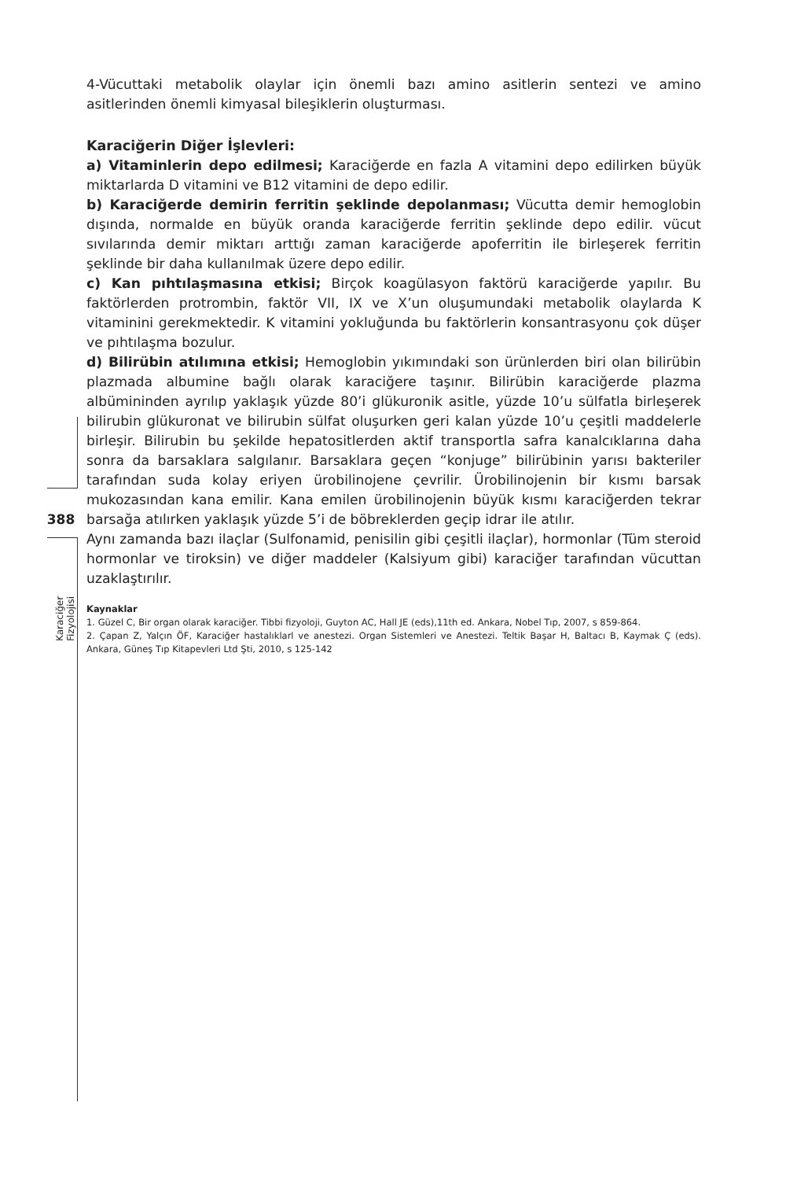4-Vücuttaki metabolik olaylar için önemli bazı amino asitlerin sentezi ve amino asitlerinden önemli kimyasal bileşiklerin oluşturması.
Karaciğerin Diğer İşlevleri:
a) Vitaminlerin depo edilmesi; Karaciğerde en fazla A vitamini depo edilirken büyük miktarlarda D vitamini ve B12 vitamini de depo edilir.
b) Karaciğerde demirin ferritin şeklinde depolanması; Vücutta demir hemoglobin dışında, normalde en büyük oranda karaciğerde ferritin şeklinde depo edilir. vücut sıvılarında demir miktarı arttığı zaman karaciğerde apoferritin ile birleşerek ferritin şeklinde bir daha kullanılmak üzere depo edilir.
c) Kan pıhtılaşmasına etkisi; Birçok koagülasyon faktörü karaciğerde yapılır. Bu faktörlerden protrombin, faktör VII, IX ve X’un oluşumundaki metabolik olaylarda K vitaminini gerekmektedir. K vitamini yokluğunda bu faktörlerin konsantrasyonu çok düşer ve pıhtılaşma bozulur.
d) Bilirübin atılımına etkisi; Hemoglobin yıkımındaki son ürünlerden biri olan bilirübin plazmada albumine bağlı olarak karaciğere taşınır. Bilirübin karaciğerde plazma albümininden ayrılıp yaklaşık yüzde 80’i glükuronik asitle, yüzde 10’u sülfatla birleşerek bilirubin glükuronat ve bilirubin sülfat oluşurken geri kalan yüzde 10’u çeşitli maddelerle birleşir. Bilirubin bu şekilde hepatositlerden aktif transportla safra kanalcıklarına daha sonra da barsaklara salgılanır. Barsaklara geçen “konjuge” bilirübinin yarısı bakteriler tarafından suda kolay eriyen ürobilinojene çevrilir. Ürobilinojenin bir kısmı barsak mukozasından kana emilir. Kana emilen ürobilinojenin büyük kısmı karaciğerden tekrar barsağa atılırken yaklaşık yüzde 5’i de böbreklerden geçip idrar ile atılır.
Aynı zamanda bazı ilaçlar (Sulfonamid, penisilin gibi çeşitli ilaçlar), hormonlar (Tüm steroid hormonlar ve tiroksin) ve diğer maddeler (Kalsiyum gibi) karaciğer tarafından vücuttan uzaklaştırılır.
Kaynaklar
1. Güzel C, Bir organ olarak karaciğer. Tibbi fizyoloji, Guyton AC, Hall JE (eds),11th ed. Ankara, Nobel Tıp, 2007, s 859-864.
2. Çapan Z, Yalçın ÖF, Karaciğer hastalıklarl ve anestezi. Organ Sistemleri ve Anestezi. Teltik Başar H, Baltacı B, Kaymak Ç (eds). Ankara, Güneş Tıp Kitapevleri Ltd Şti, 2010, s 125-142
388
Karaciğer Fizyolojisi